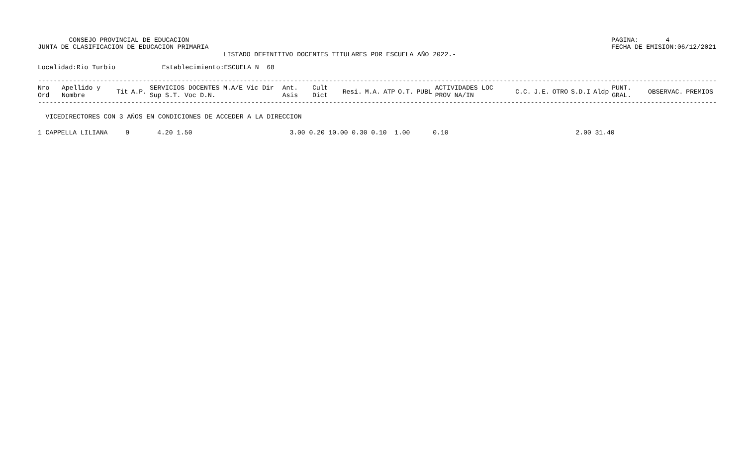CONSEJO PROVINCIAL DE EDUCACION
JUNTA DE CLASIFICACION DE EDUCACION PRIMARIA
PAGINA: 4
FECHA DE EMISION:06/12/2021
LISTADO DEFINITIVO DOCENTES TITULARES POR ESCUELA AÑO 2022.-
Localidad:Rio Turbio            Establecimiento:ESCUELA N  68
---------------------------------------------------------------------------------------------------------------------------------------------------------------------------------------
| Nro Ord | Apellido y Nombre | Tit | A.P. | SERVICIOS DOCENTES M.A/E Vic Dir Sup S.T. Voc D.N. | Ant. Asis | Cult Dict | Resi. | M.A. | ATP | O.T. | PUBL | ACTIVIDADES LOC PROV NA/IN | C.C. | J.E. | OTRO | S.D.I | Aldp | PUNT. GRAL. | OBSERVAC. | PREMIOS |
| --- | --- | --- | --- | --- | --- | --- | --- | --- | --- | --- | --- | --- | --- | --- | --- | --- | --- | --- | --- | --- |
---------------------------------------------------------------------------------------------------------------------------------------------------------------------------------------
  VICEDIRECTORES CON 3 AÑOS EN CONDICIONES DE ACCEDER A LA DIRECCION
| 1 CAPPELLA LILIANA | 9 | 4.20 1.50 | 3.00 0.20 10.00 0.30 0.10 1.00 | 0.10 | 2.00 31.40 |